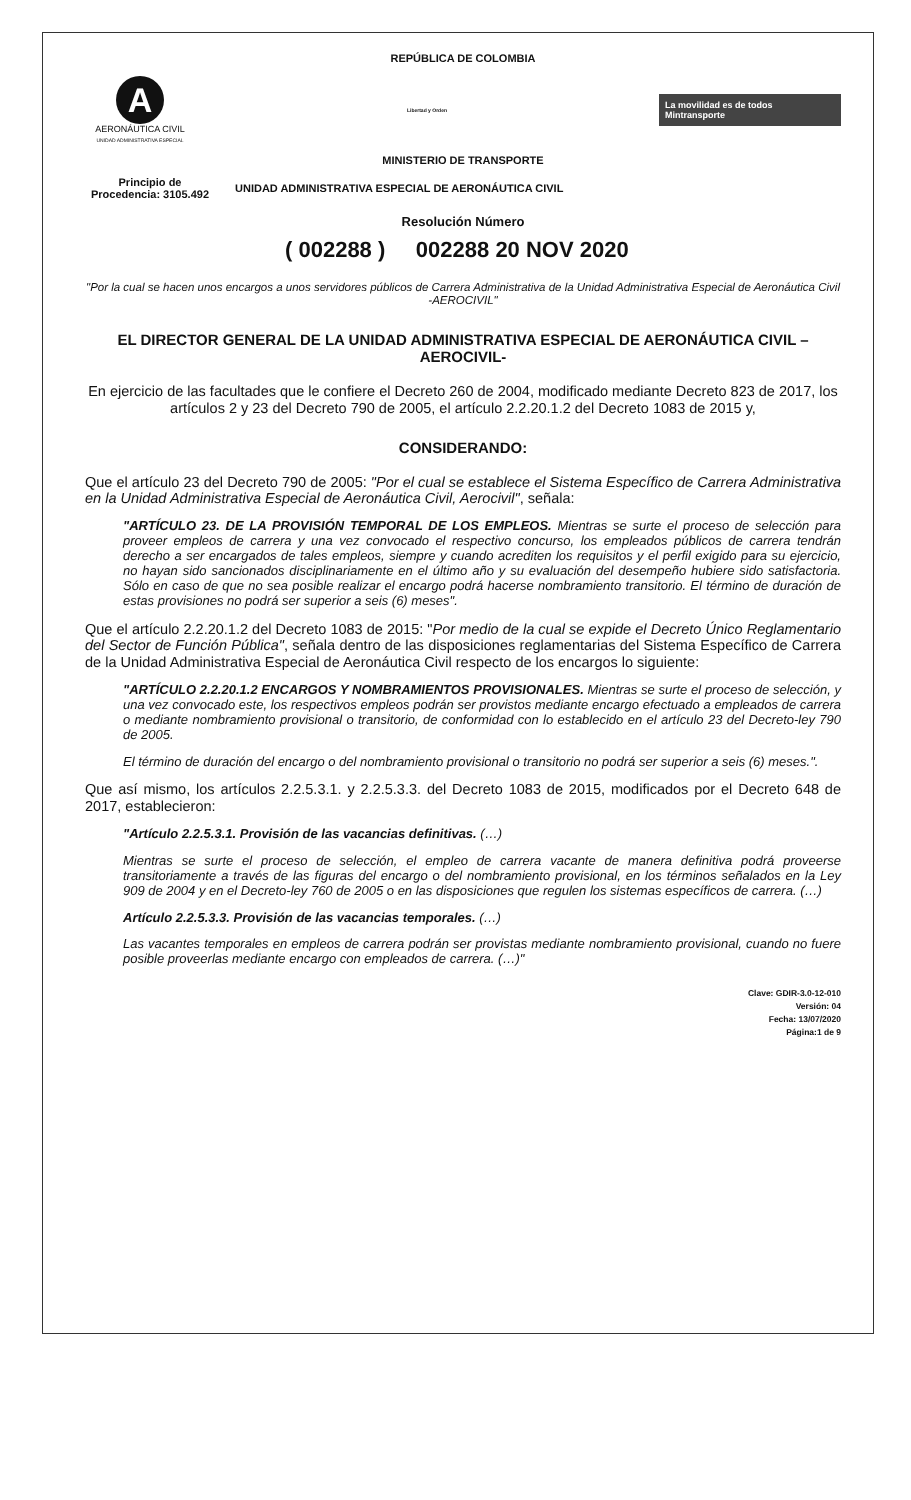REPÚBLICA DE COLOMBIA
A
AERONÁUTICA CIVIL
UNIDAD ADMINISTRATIVA ESPECIAL
Libertad y Orden
La movilidad es de todos Mintransporte
MINISTERIO DE TRANSPORTE
Principio de
Procedencia: 3105.492
UNIDAD ADMINISTRATIVA ESPECIAL DE AERONÁUTICA CIVIL
Resolución Número
( 002288 ) 002288 20 NOV 2020
"Por la cual se hacen unos encargos a unos servidores públicos de Carrera Administrativa de la Unidad Administrativa Especial de Aeronáutica Civil -AEROCIVIL"
EL DIRECTOR GENERAL DE LA UNIDAD ADMINISTRATIVA ESPECIAL DE AERONÁUTICA CIVIL – AEROCIVIL-
En ejercicio de las facultades que le confiere el Decreto 260 de 2004, modificado mediante Decreto 823 de 2017, los artículos 2 y 23 del Decreto 790 de 2005, el artículo 2.2.20.1.2 del Decreto 1083 de 2015 y,
CONSIDERANDO:
Que el artículo 23 del Decreto 790 de 2005: "Por el cual se establece el Sistema Específico de Carrera Administrativa en la Unidad Administrativa Especial de Aeronáutica Civil, Aerocivil", señala:
"ARTÍCULO 23. DE LA PROVISIÓN TEMPORAL DE LOS EMPLEOS. Mientras se surte el proceso de selección para proveer empleos de carrera y una vez convocado el respectivo concurso, los empleados públicos de carrera tendrán derecho a ser encargados de tales empleos, siempre y cuando acrediten los requisitos y el perfil exigido para su ejercicio, no hayan sido sancionados disciplinariamente en el último año y su evaluación del desempeño hubiere sido satisfactoria. Sólo en caso de que no sea posible realizar el encargo podrá hacerse nombramiento transitorio. El término de duración de estas provisiones no podrá ser superior a seis (6) meses".
Que el artículo 2.2.20.1.2 del Decreto 1083 de 2015: "Por medio de la cual se expide el Decreto Único Reglamentario del Sector de Función Pública", señala dentro de las disposiciones reglamentarias del Sistema Específico de Carrera de la Unidad Administrativa Especial de Aeronáutica Civil respecto de los encargos lo siguiente:
"ARTÍCULO 2.2.20.1.2 ENCARGOS Y NOMBRAMIENTOS PROVISIONALES. Mientras se surte el proceso de selección, y una vez convocado este, los respectivos empleos podrán ser provistos mediante encargo efectuado a empleados de carrera o mediante nombramiento provisional o transitorio, de conformidad con lo establecido en el artículo 23 del Decreto-ley 790 de 2005.
El término de duración del encargo o del nombramiento provisional o transitorio no podrá ser superior a seis (6) meses.".
Que así mismo, los artículos 2.2.5.3.1. y 2.2.5.3.3. del Decreto 1083 de 2015, modificados por el Decreto 648 de 2017, establecieron:
"Artículo 2.2.5.3.1. Provisión de las vacancias definitivas. (…)
Mientras se surte el proceso de selección, el empleo de carrera vacante de manera definitiva podrá proveerse transitoriamente a través de las figuras del encargo o del nombramiento provisional, en los términos señalados en la Ley 909 de 2004 y en el Decreto-ley 760 de 2005 o en las disposiciones que regulen los sistemas específicos de carrera. (…)
Artículo 2.2.5.3.3. Provisión de las vacancias temporales. (…)
Las vacantes temporales en empleos de carrera podrán ser provistas mediante nombramiento provisional, cuando no fuere posible proveerlas mediante encargo con empleados de carrera. (…)"
Clave: GDIR-3.0-12-010
Versión: 04
Fecha: 13/07/2020
Página:1 de 9